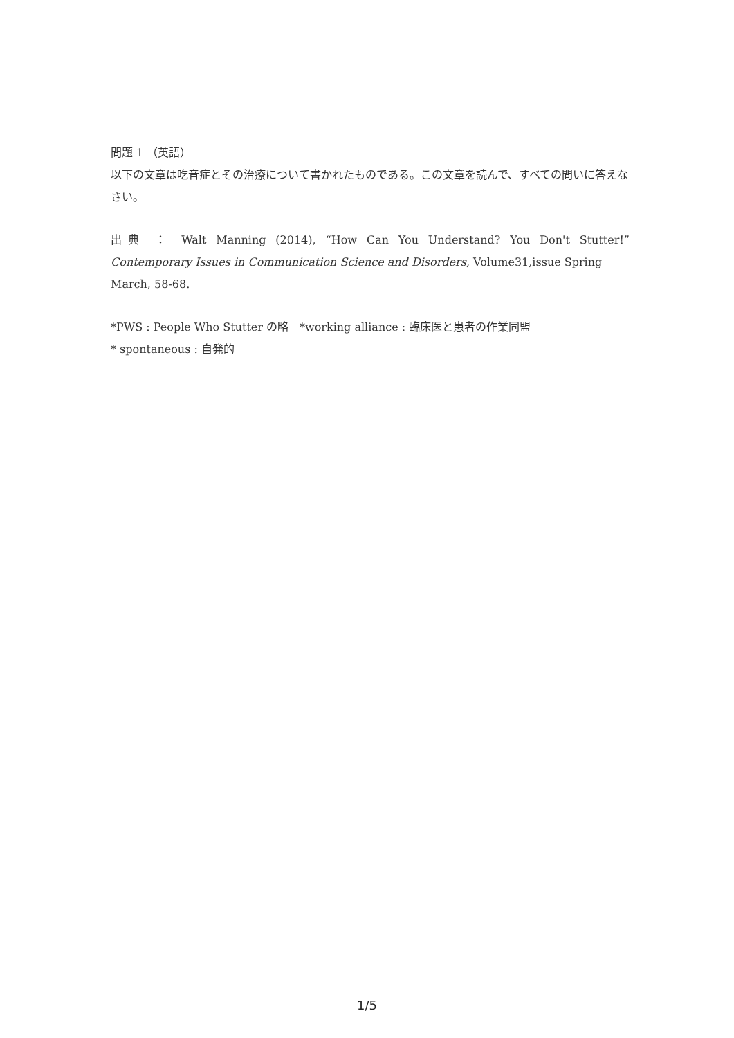問題 1 （英語）
以下の文章は吃音症とその治療について書かれたものである。この文章を読んで、すべての問いに答えなさい。
出典 ： Walt Manning (2014), “How Can You Understand? You Don't Stutter!”
Contemporary Issues in Communication Science and Disorders, Volume31,issue Spring March, 58-68.
*PWS : People Who Stutter の略　*working alliance : 臨床医と患者の作業同盟
* spontaneous : 自発的
1/5